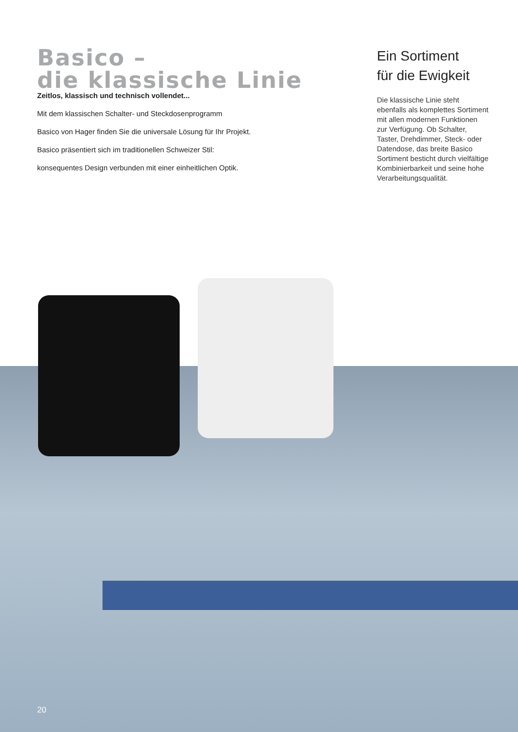Basico –
die klassische Linie
Zeitlos, klassisch und technisch vollendet...
Mit dem klassischen Schalter- und Steckdosenprogramm
Basico von Hager finden Sie die universale Lösung für Ihr Projekt.
Basico präsentiert sich im traditionellen Schweizer Stil:
konsequentes Design verbunden mit einer einheitlichen Optik.
Ein Sortiment
für die Ewigkeit
Die klassische Linie steht ebenfalls als komplettes Sortiment mit allen modernen Funktionen zur Verfügung. Ob Schalter, Taster, Drehdimmer, Steck- oder Datendose, das breite Basico Sortiment besticht durch vielfältige Kombinierbarkeit und seine hohe Verarbeitungsqualität.
20